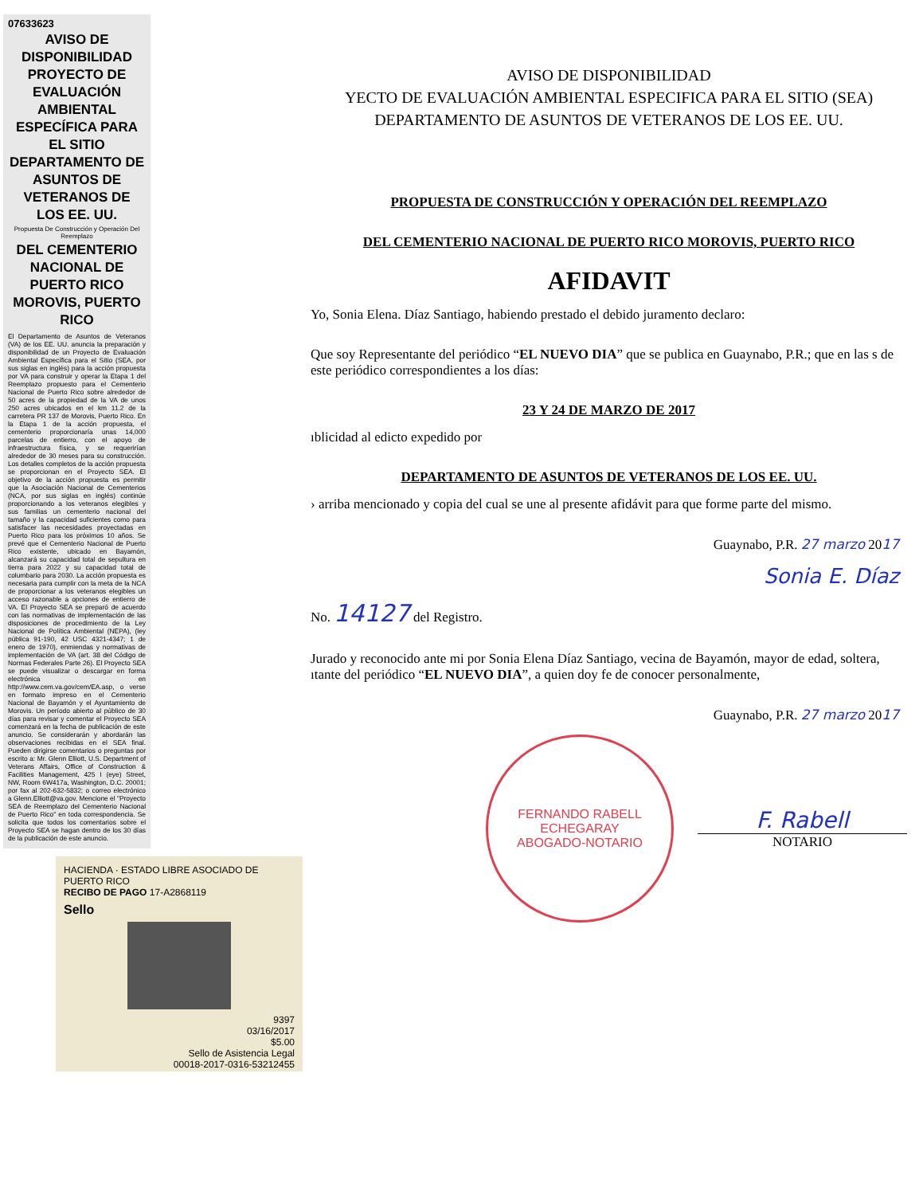07633623
AVISO DE DISPONIBILIDAD PROYECTO DE EVALUACIÓN AMBIENTAL ESPECÍFICA PARA EL SITIO DEPARTAMENTO DE ASUNTOS DE VETERANOS DE LOS EE. UU.
Propuesta De Construcción y Operación Del Reemplazo
DEL CEMENTERIO NACIONAL DE PUERTO RICO MOROVIS, PUERTO RICO
El Departamento de Asuntos de Veteranos (VA) de los EE. UU. anuncia la preparación y disponibilidad de un Proyecto de Evaluación Ambiental Específica para el Sitio (SEA, por sus siglas en inglés) para la acción propuesta por VA para construir y operar la Etapa 1 del Reemplazo propuesto para el Cementerio Nacional de Puerto Rico sobre alrededor de 50 acres de la propiedad de la VA de unos 250 acres ubicados en el km 11.2 de la carretera PR 137 de Morovis, Puerto Rico. En la Etapa 1 de la acción propuesta, el cementerio proporcionaría unas 14,000 parcelas de entierro, con el apoyo de infraestructura física, y se requerirían alrededor de 30 meses para su construcción. Los detalles completos de la acción propuesta se proporcionan en el Proyecto SEA. El objetivo de la acción propuesta es permitir que la Asociación Nacional de Cementerios (NCA, por sus siglas en inglés) continúe proporcionando a los veteranos elegibles y sus familias un cementerio nacional del tamaño y la capacidad suficientes como para satisfacer las necesidades proyectadas en Puerto Rico para los próximos 10 años. Se prevé que el Cementerio Nacional de Puerto Rico existente, ubicado en Bayamón, alcanzará su capacidad total de sepultura en tierra para 2022 y su capacidad total de columbario para 2030. La acción propuesta es necesaria para cumplir con la meta de la NCA de proporcionar a los veteranos elegibles un acceso razonable a opciones de entierro de VA. El Proyecto SEA se preparó de acuerdo con las normativas de implementación de las disposiciones de procedimiento de la Ley Nacional de Política Ambiental (NEPA), (ley pública 91-190, 42 USC 4321-4347; 1 de enero de 1970), enmiendas y normativas de implementación de VA (art. 38 del Código de Normas Federales Parte 26). El Proyecto SEA se puede visualizar o descargar en forma electrónica en http://www.cem.va.gov/cem/EA.asp, o verse en formato impreso en el Cementerio Nacional de Bayamón y el Ayuntamiento de Morovis. Un período abierto al público de 30 días para revisar y comentar el Proyecto SEA comenzará en la fecha de publicación de este anuncio. Se considerarán y abordarán las observaciones recibidas en el SEA final. Pueden dirigirse comentarios o preguntas por escrito a: Mr. Glenn Elliott, U.S. Department of Veterans Affairs, Office of Construction & Facilities Management, 425 I (eye) Street, NW, Room 6W417a, Washington, D.C. 20001; por fax al 202-632-5832; o correo electrónico a Glenn.Elliott@va.gov. Mencione el "Proyecto SEA de Reemplazo del Cementerio Nacional de Puerto Rico" en toda correspondencia. Se solicita que todos los comentarios sobre el Proyecto SEA se hagan dentro de los 30 días de la publicación de este anuncio.
HACIENDA · ESTADO LIBRE ASOCIADO DE PUERTO RICO
RECIBO DE PAGO 17-A2868119
Sello
9397
03/16/2017
$5.00
Sello de Asistencia Legal
00018-2017-0316-53212455
AVISO DE DISPONIBILIDAD
YECTO DE EVALUACIÓN AMBIENTAL ESPECIFICA PARA EL SITIO (SEA)
DEPARTAMENTO DE ASUNTOS DE VETERANOS DE LOS EE. UU.
PROPUESTA DE CONSTRUCCIÓN Y OPERACIÓN DEL REEMPLAZO
DEL CEMENTERIO NACIONAL DE PUERTO RICO MOROVIS, PUERTO RICO
AFIDAVIT
Yo, Sonia Elena. Díaz Santiago, habiendo prestado el debido juramento declaro:
Que soy Representante del periódico “EL NUEVO DIA” que se publica en Guaynabo, P.R.; que en las s de este periódico correspondientes a los días:
23 Y 24 DE MARZO DE 2017
ıblicidad al edicto expedido por
DEPARTAMENTO DE ASUNTOS DE VETERANOS DE LOS EE. UU.
› arriba mencionado y copia del cual se une al presente afidávit para que forme parte del mismo.
Guaynabo, P.R. 27 marzo 2017
Sonia E. Díaz
No. 14127 del Registro.
Jurado y reconocido ante mi por Sonia Elena Díaz Santiago, vecina de Bayamón, mayor de edad, soltera, ıtante del periódico “EL NUEVO DIA”, a quien doy fe de conocer personalmente,
Guaynabo, P.R. 27 marzo 2017
FERNANDO RABELL ECHEGARAY
ABOGADO-NOTARIO
F. Rabell
NOTARIO